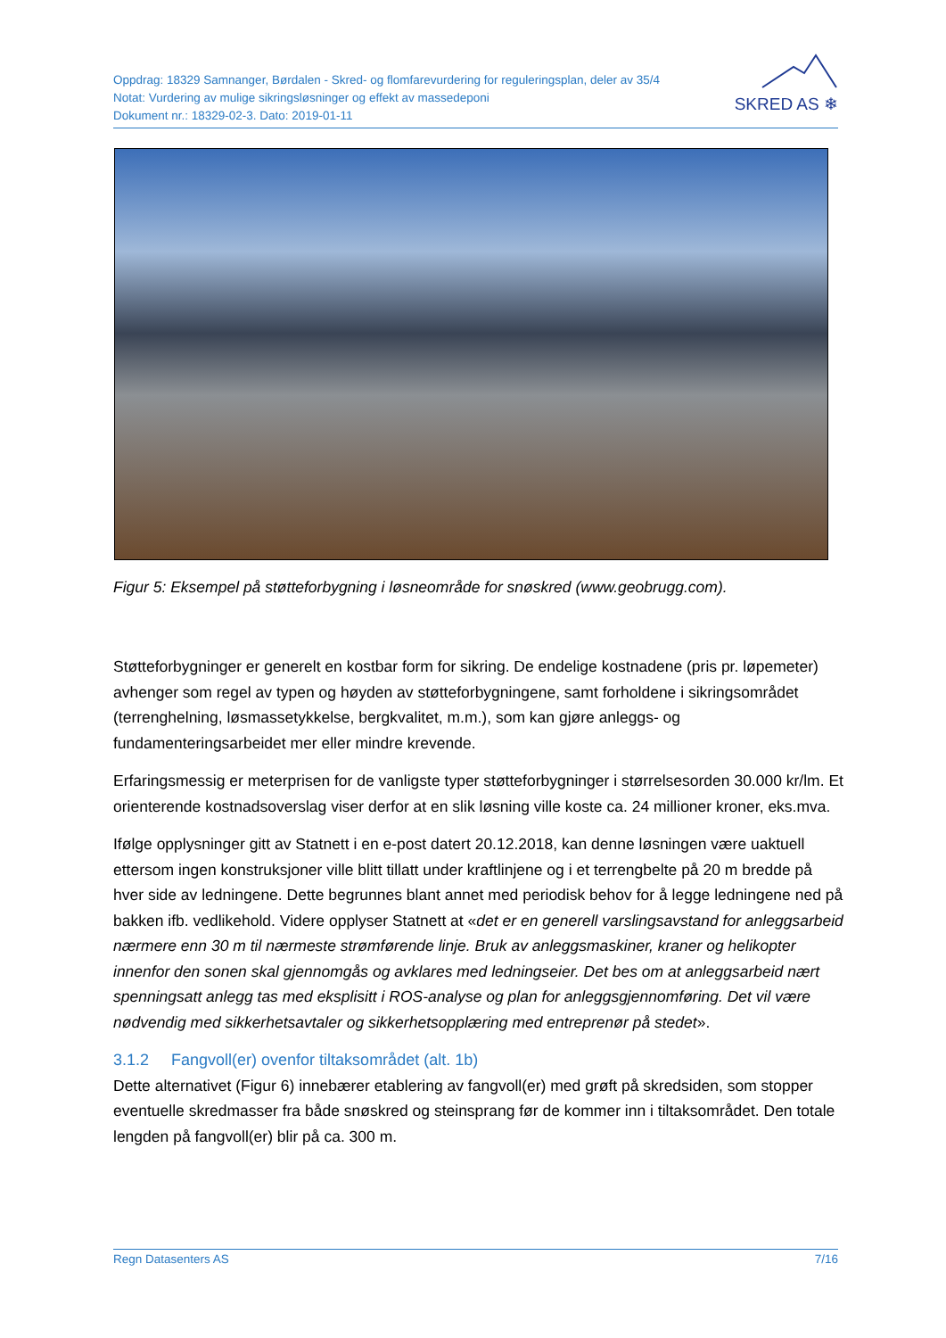Oppdrag: 18329 Samnanger, Børdalen - Skred- og flomfarevurdering for reguleringsplan, deler av 35/4
Notat: Vurdering av mulige sikringsløsninger og effekt av massedeponi
Dokument nr.: 18329-02-3. Dato: 2019-01-11
SKRED AS ❄
Figur 5: Eksempel på støtteforbygning i løsneområde for snøskred (www.geobrugg.com).
Støtteforbygninger er generelt en kostbar form for sikring. De endelige kostnadene (pris pr. løpemeter) avhenger som regel av typen og høyden av støtteforbygningene, samt forholdene i sikringsområdet (terrenghelning, løsmassetykkelse, bergkvalitet, m.m.), som kan gjøre anleggs- og fundamenteringsarbeidet mer eller mindre krevende.
Erfaringsmessig er meterprisen for de vanligste typer støtteforbygninger i størrelsesorden 30.000 kr/lm. Et orienterende kostnadsoverslag viser derfor at en slik løsning ville koste ca. 24 millioner kroner, eks.mva.
Ifølge opplysninger gitt av Statnett i en e-post datert 20.12.2018, kan denne løsningen være uaktuell ettersom ingen konstruksjoner ville blitt tillatt under kraftlinjene og i et terrengbelte på 20 m bredde på hver side av ledningene. Dette begrunnes blant annet med periodisk behov for å legge ledningene ned på bakken ifb. vedlikehold. Videre opplyser Statnett at «det er en generell varslingsavstand for anleggsarbeid nærmere enn 30 m til nærmeste strømførende linje. Bruk av anleggsmaskiner, kraner og helikopter innenfor den sonen skal gjennomgås og avklares med ledningseier. Det bes om at anleggsarbeid nært spenningsatt anlegg tas med eksplisitt i ROS-analyse og plan for anleggsgjennomføring. Det vil være nødvendig med sikkerhetsavtaler og sikkerhetsopplæring med entreprenør på stedet».
3.1.2 Fangvoll(er) ovenfor tiltaksområdet (alt. 1b)
Dette alternativet (Figur 6) innebærer etablering av fangvoll(er) med grøft på skredsiden, som stopper eventuelle skredmasser fra både snøskred og steinsprang før de kommer inn i tiltaksområdet. Den totale lengden på fangvoll(er) blir på ca. 300 m.
Regn Datasenters AS 7/16